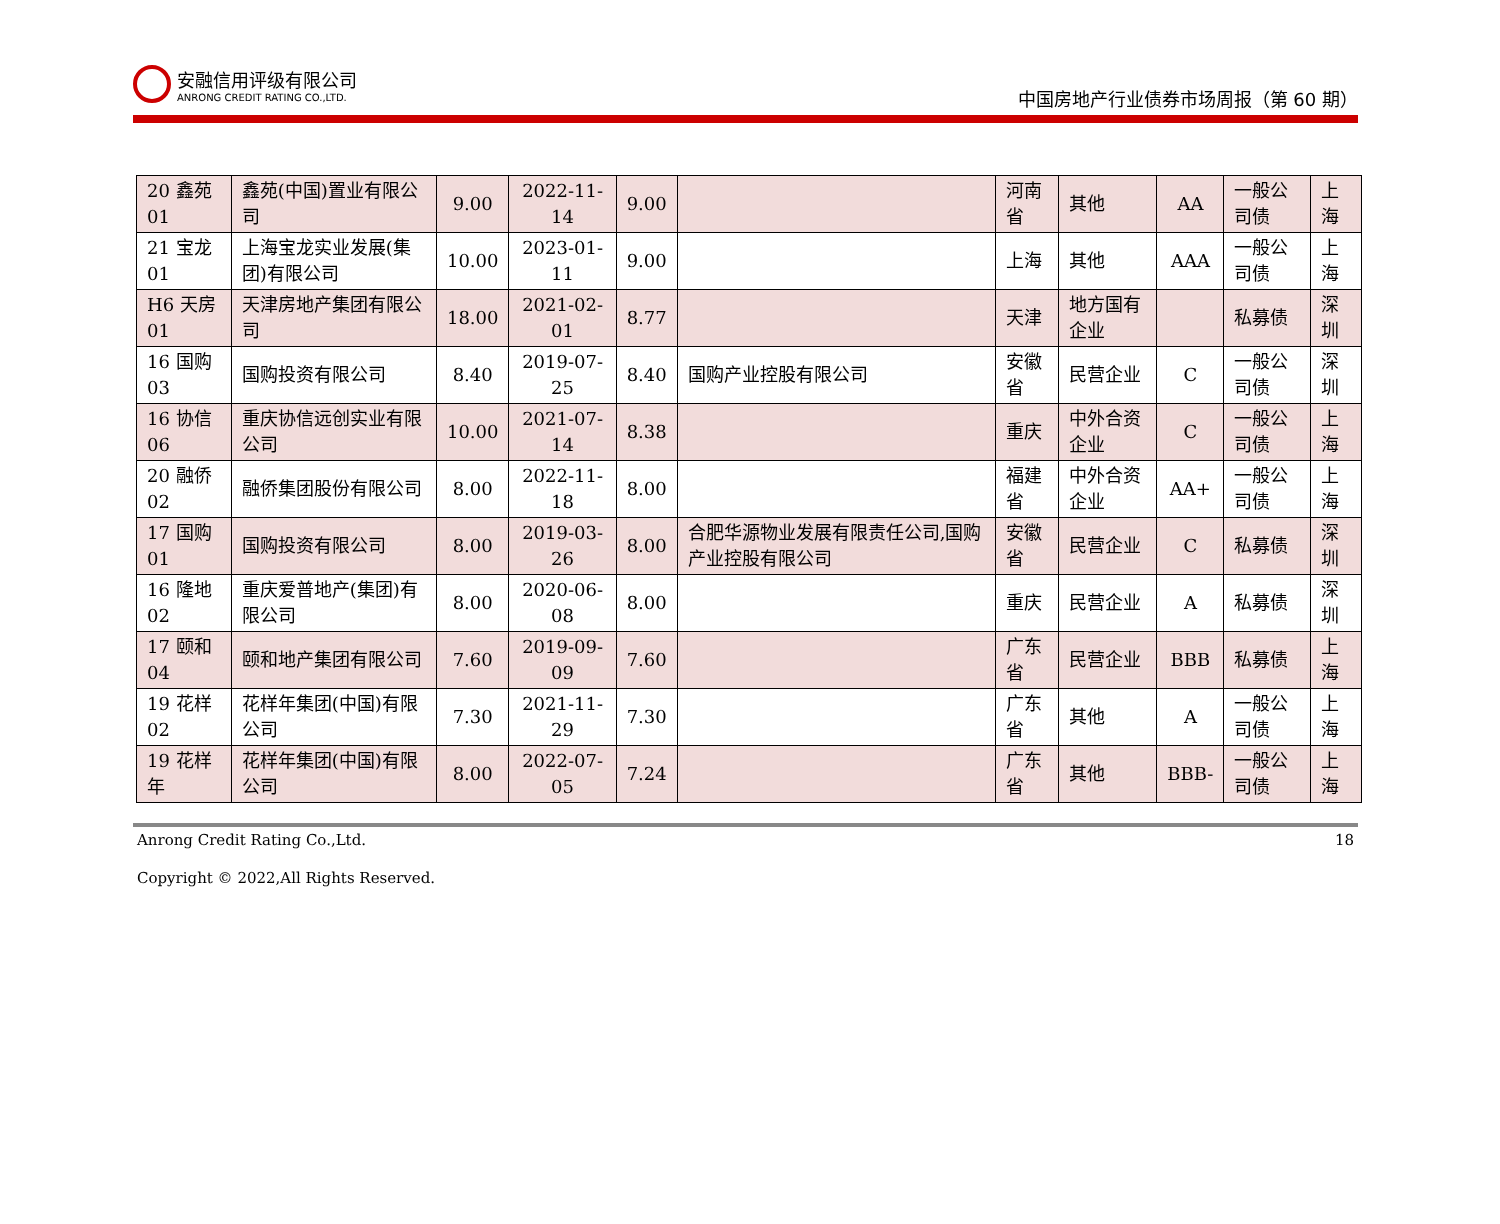安融信用评级有限公司
ANRONG CREDIT RATING CO.,LTD.
中国房地产行业债券市场周报（第 60 期）
| 20 鑫苑 01 | 鑫苑(中国)置业有限公司 | 9.00 | 2022-11-14 | 9.00 | | 河南省 | 其他 | AA | 一般公司债 | 上海 |
| 21 宝龙 01 | 上海宝龙实业发展(集团)有限公司 | 10.00 | 2023-01-11 | 9.00 | | 上海 | 其他 | AAA | 一般公司债 | 上海 |
| H6 天房 01 | 天津房地产集团有限公司 | 18.00 | 2021-02-01 | 8.77 | | 天津 | 地方国有企业 | | 私募债 | 深圳 |
| 16 国购 03 | 国购投资有限公司 | 8.40 | 2019-07-25 | 8.40 | 国购产业控股有限公司 | 安徽省 | 民营企业 | C | 一般公司债 | 深圳 |
| 16 协信 06 | 重庆协信远创实业有限公司 | 10.00 | 2021-07-14 | 8.38 | | 重庆 | 中外合资企业 | C | 一般公司债 | 上海 |
| 20 融侨 02 | 融侨集团股份有限公司 | 8.00 | 2022-11-18 | 8.00 | | 福建省 | 中外合资企业 | AA+ | 一般公司债 | 上海 |
| 17 国购 01 | 国购投资有限公司 | 8.00 | 2019-03-26 | 8.00 | 合肥华源物业发展有限责任公司,国购产业控股有限公司 | 安徽省 | 民营企业 | C | 私募债 | 深圳 |
| 16 隆地 02 | 重庆爱普地产(集团)有限公司 | 8.00 | 2020-06-08 | 8.00 | | 重庆 | 民营企业 | A | 私募债 | 深圳 |
| 17 颐和 04 | 颐和地产集团有限公司 | 7.60 | 2019-09-09 | 7.60 | | 广东省 | 民营企业 | BBB | 私募债 | 上海 |
| 19 花样 02 | 花样年集团(中国)有限公司 | 7.30 | 2021-11-29 | 7.30 | | 广东省 | 其他 | A | 一般公司债 | 上海 |
| 19 花样年 | 花样年集团(中国)有限公司 | 8.00 | 2022-07-05 | 7.24 | | 广东省 | 其他 | BBB- | 一般公司债 | 上海 |
Anrong Credit Rating Co.,Ltd. 18
Copyright © 2022,All Rights Reserved.